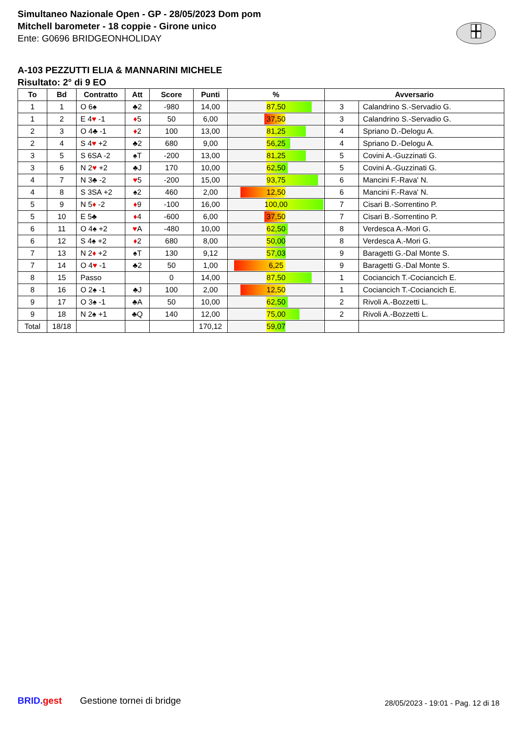Simultaneo Nazionale Open - GP - 28/05/2023 Dom pom
Mitchell barometer - 18 coppie - Girone unico
Ente: G0696 BRIDGEONHOLIDAY
A-103 PEZZUTTI ELIA & MANNARINI MICHELE
Risultato: 2° di 9 EO
| To | Bd | Contratto | Att | Score | Punti | % | Avversario | |
| --- | --- | --- | --- | --- | --- | --- | --- | --- |
| 1 | 1 | O 6♠ | ♣2 | -980 | 14,00 | 87,50 | 3 | Calandrino S.-Servadio G. |
| 1 | 2 | E 4 ♥ -1 | ♦ 5 | 50 | 6,00 | 37,50 | 3 | Calandrino S.-Servadio G. |
| 2 | 3 | O 4♣ -1 | ♦ 2 | 100 | 13,00 | 81,25 | 4 | Spriano D.-Delogu A. |
| 2 | 4 | S 4 ♥ +2 | ♣2 | 680 | 9,00 | 56,25 | 4 | Spriano D.-Delogu A. |
| 3 | 5 | S 6SA -2 | ♠T | -200 | 13,00 | 81,25 | 5 | Covini A.-Guzzinati G. |
| 3 | 6 | N 2 ♥ +2 | ♣J | 170 | 10,00 | 62,50 | 5 | Covini A.-Guzzinati G. |
| 4 | 7 | N 3♣ -2 | ♥ 5 | -200 | 15,00 | 93,75 | 6 | Mancini F.-Rava' N. |
| 4 | 8 | S 3SA +2 | ♠2 | 460 | 2,00 | 12,50 | 6 | Mancini F.-Rava' N. |
| 5 | 9 | N 5 ♦ -2 | ♦ 9 | -100 | 16,00 | 100,00 | 7 | Cisari B.-Sorrentino P. |
| 5 | 10 | E 5♣ | ♦ 4 | -600 | 6,00 | 37,50 | 7 | Cisari B.-Sorrentino P. |
| 6 | 11 | O 4♠ +2 | ♥ A | -480 | 10,00 | 62,50 | 8 | Verdesca A.-Mori G. |
| 6 | 12 | S 4♠ +2 | ♦ 2 | 680 | 8,00 | 50,00 | 8 | Verdesca A.-Mori G. |
| 7 | 13 | N 2 ♦ +2 | ♠T | 130 | 9,12 | 57,03 | 9 | Baragetti G.-Dal Monte S. |
| 7 | 14 | O 4 ♥ -1 | ♣2 | 50 | 1,00 | 6,25 | 9 | Baragetti G.-Dal Monte S. |
| 8 | 15 | Passo | | 0 | 14,00 | 87,50 | 1 | Cociancich T.-Cociancich E. |
| 8 | 16 | O 2♠ -1 | ♣J | 100 | 2,00 | 12,50 | 1 | Cociancich T.-Cociancich E. |
| 9 | 17 | O 3♠ -1 | ♣A | 50 | 10,00 | 62,50 | 2 | Rivoli A.-Bozzetti L. |
| 9 | 18 | N 2♠ +1 | ♣Q | 140 | 12,00 | 75,00 | 2 | Rivoli A.-Bozzetti L. |
| Total | 18/18 | | | | 170,12 | 59,07 | | |
BRID. gest Gestione tornei di bridge
28/05/2023 - 19:01 - Pag. 12 di 18